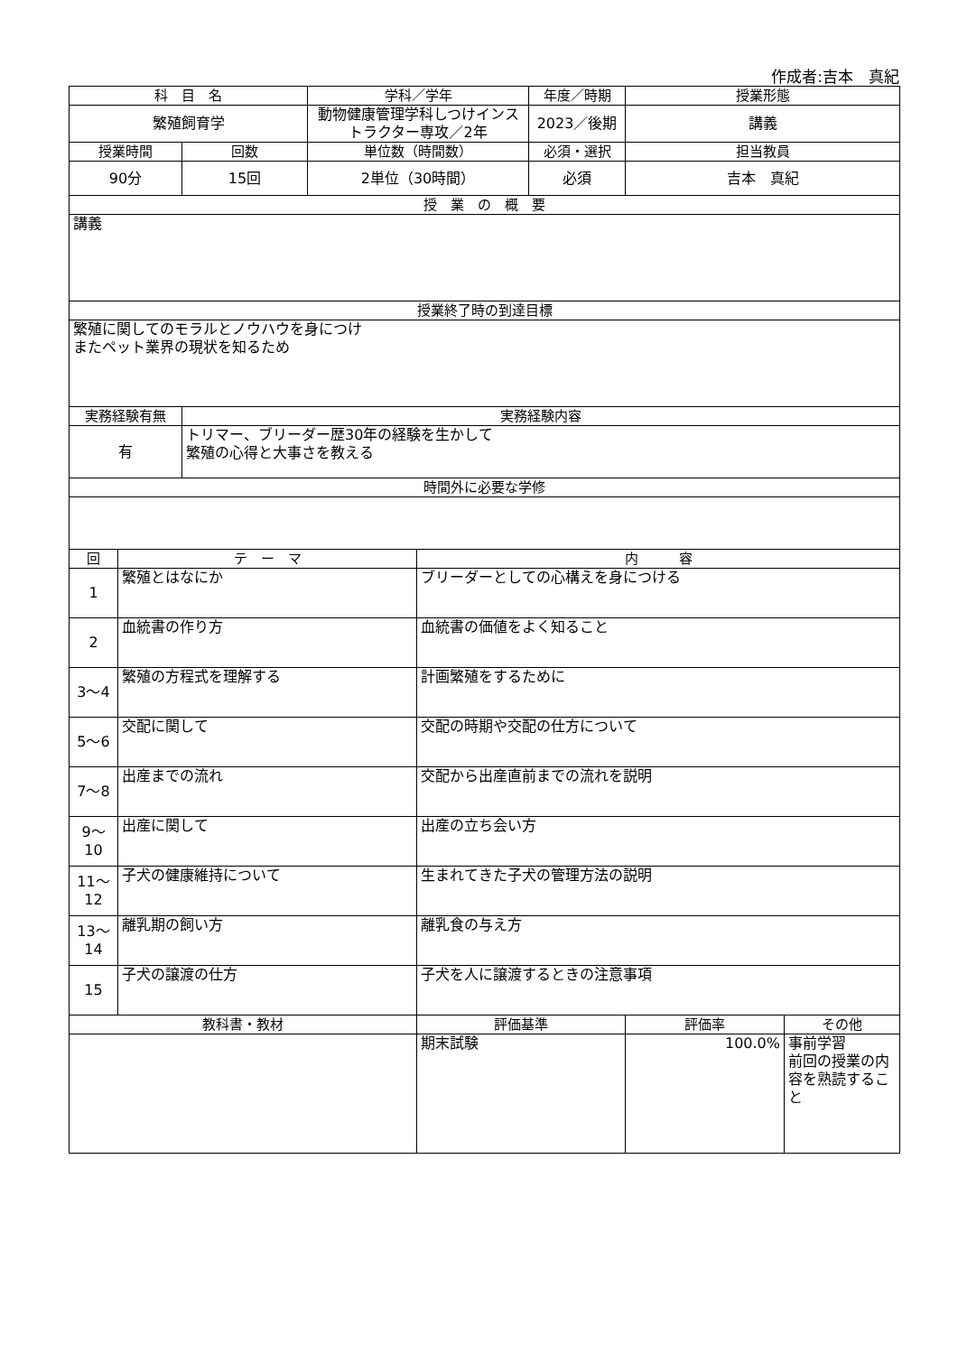作成者:吉本　真紀
| 科 目 名 | | | 学科／学年 | | 年度／時期 | 授業形態 | |
| --- | --- | --- | --- | --- | --- | --- | --- |
| 繁殖飼育学 | | | 動物健康管理学科しつけインストラクター専攻／2年 | | 2023／後期 | 講義 | |
| 授業時間 | | 回数 | 単位数（時間数） | | 必須・選択 | 担当教員 | |
| 90分 | | 15回 | 2単位（30時間） | | 必須 | 吉本 真紀 | |
| 授 業 の 概 要 | | | | | | | |
| 講義 | | | | | | | |
| 授業終了時の到達目標 | | | | | | | |
| 繁殖に関してのモラルとノウハウを身につけ またペット業界の現状を知るため | | | | | | | |
| 実務経験有無 | | 実務経験内容 | | | | | |
| 有 | | トリマー、ブリーダー歴30年の経験を生かして 繁殖の心得と大事さを教える | | | | | |
| 時間外に必要な学修 | | | | | | | |
| 回 | テ ー マ | | | 内 容 | | | |
| 1 | 繁殖とはなにか | | | ブリーダーとしての心構えを身につける | | | |
| 2 | 血統書の作り方 | | | 血統書の価値をよく知ること | | | |
| 3～4 | 繁殖の方程式を理解する | | | 計画繁殖をするために | | | |
| 5～6 | 交配に関して | | | 交配の時期や交配の仕方について | | | |
| 7～8 | 出産までの流れ | | | 交配から出産直前までの流れを説明 | | | |
| 9～10 | 出産に関して | | | 出産の立ち会い方 | | | |
| 11～12 | 子犬の健康維持について | | | 生まれてきた子犬の管理方法の説明 | | | |
| 13～14 | 離乳期の飼い方 | | | 離乳食の与え方 | | | |
| 15 | 子犬の譲渡の仕方 | | | 子犬を人に譲渡するときの注意事項 | | | |
| 教科書・教材 | | | | 評価基準 | | 評価率 | その他 |
| | | | | 期末試験 | | 100.0% | 事前学習 前回の授業の内容を熟読すること |